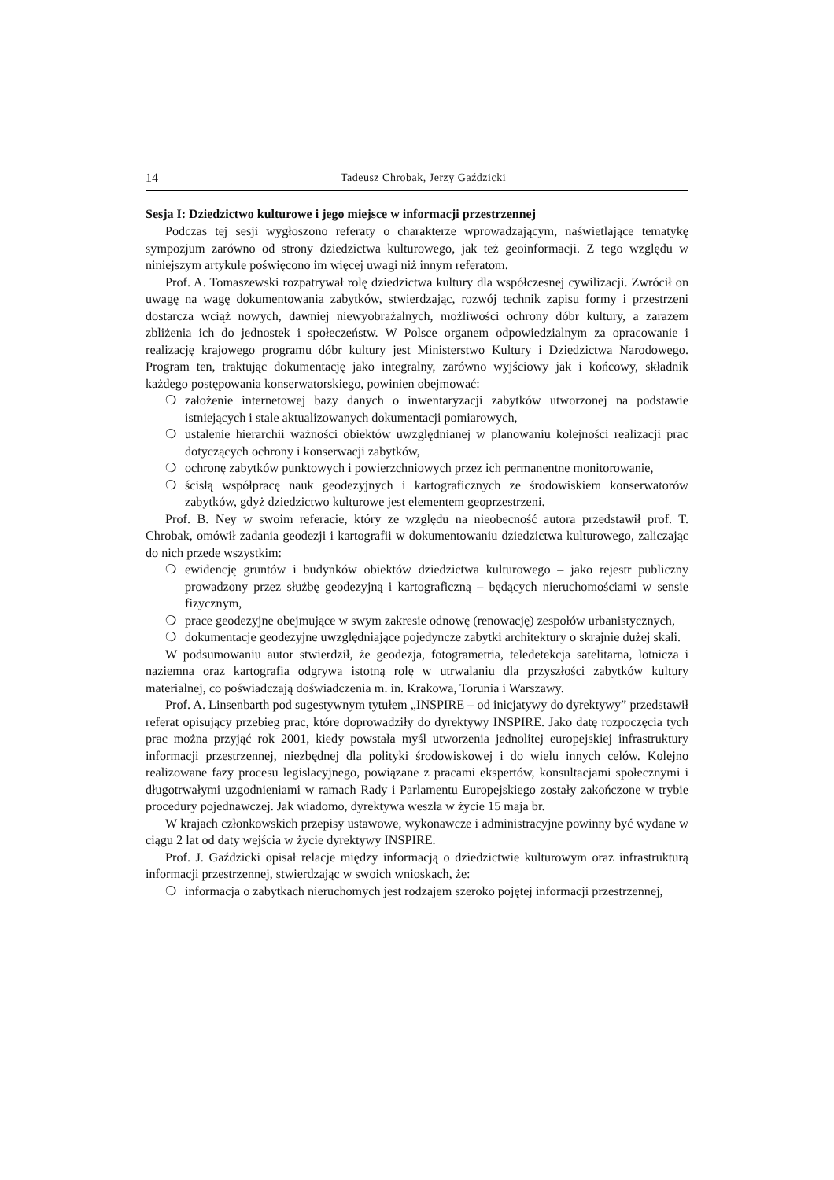14 Tadeusz Chrobak, Jerzy Gaździcki
Sesja I: Dziedzictwo kulturowe i jego miejsce w informacji przestrzennej
Podczas tej sesji wygłoszono referaty o charakterze wprowadzającym, naświetlające tematykę sympozjum zarówno od strony dziedzictwa kulturowego, jak też geoinformacji. Z tego względu w niniejszym artykule poświęcono im więcej uwagi niż innym referatom.
Prof. A. Tomaszewski rozpatrywał rolę dziedzictwa kultury dla współczesnej cywilizacji. Zwrócił on uwagę na wagę dokumentowania zabytków, stwierdzając, rozwój technik zapisu formy i przestrzeni dostarcza wciąż nowych, dawniej niewyobrażalnych, możliwości ochrony dóbr kultury, a zarazem zbliżenia ich do jednostek i społeczeństw. W Polsce organem odpowiedzialnym za opracowanie i realizację krajowego programu dóbr kultury jest Ministerstwo Kultury i Dziedzictwa Narodowego. Program ten, traktując dokumentację jako integralny, zarówno wyjściowy jak i końcowy, składnik każdego postępowania konserwatorskiego, powinien obejmować:
❍ założenie internetowej bazy danych o inwentaryzacji zabytków utworzonej na podstawie istniejących i stale aktualizowanych dokumentacji pomiarowych,
❍ ustalenie hierarchii ważności obiektów uwzględnianej w planowaniu kolejności realizacji prac dotyczących ochrony i konserwacji zabytków,
❍ ochronę zabytków punktowych i powierzchniowych przez ich permanentne monitorowanie,
❍ ścisłą współpracę nauk geodezyjnych i kartograficznych ze środowiskiem konserwatorów zabytków, gdyż dziedzictwo kulturowe jest elementem geoprzestrzeni.
Prof. B. Ney w swoim referacie, który ze względu na nieobecność autora przedstawił prof. T. Chrobak, omówił zadania geodezji i kartografii w dokumentowaniu dziedzictwa kulturowego, zaliczając do nich przede wszystkim:
❍ ewidencję gruntów i budynków obiektów dziedzictwa kulturowego – jako rejestr publiczny prowadzony przez służbę geodezyjną i kartograficzną – będących nieruchomościami w sensie fizycznym,
❍ prace geodezyjne obejmujące w swym zakresie odnowę (renowację) zespołów urbanistycznych,
❍ dokumentacje geodezyjne uwzględniające pojedyncze zabytki architektury o skrajnie dużej skali.
W podsumowaniu autor stwierdził, że geodezja, fotogrametria, teledetekcja satelitarna, lotnicza i naziemna oraz kartografia odgrywa istotną rolę w utrwalaniu dla przyszłości zabytków kultury materialnej, co poświadczają doświadczenia m. in. Krakowa, Torunia i Warszawy.
Prof. A. Linsenbarth pod sugestywnym tytułem „INSPIRE – od inicjatywy do dyrektywy” przedstawił referat opisujący przebieg prac, które doprowadziły do dyrektywy INSPIRE. Jako datę rozpoczęcia tych prac można przyjąć rok 2001, kiedy powstała myśl utworzenia jednolitej europejskiej infrastruktury informacji przestrzennej, niezbędnej dla polityki środowiskowej i do wielu innych celów. Kolejno realizowane fazy procesu legislacyjnego, powiązane z pracami ekspertów, konsultacjami społecznymi i długotrwałymi uzgodnieniami w ramach Rady i Parlamentu Europejskiego zostały zakończone w trybie procedury pojednawczej. Jak wiadomo, dyrektywa weszła w życie 15 maja br.
W krajach członkowskich przepisy ustawowe, wykonawcze i administracyjne powinny być wydane w ciągu 2 lat od daty wejścia w życie dyrektywy INSPIRE.
Prof. J. Gaździcki opisał relacje między informacją o dziedzictwie kulturowym oraz infrastrukturą informacji przestrzennej, stwierdzając w swoich wnioskach, że:
❍ informacja o zabytkach nieruchomych jest rodzajem szeroko pojętej informacji przestrzennej,